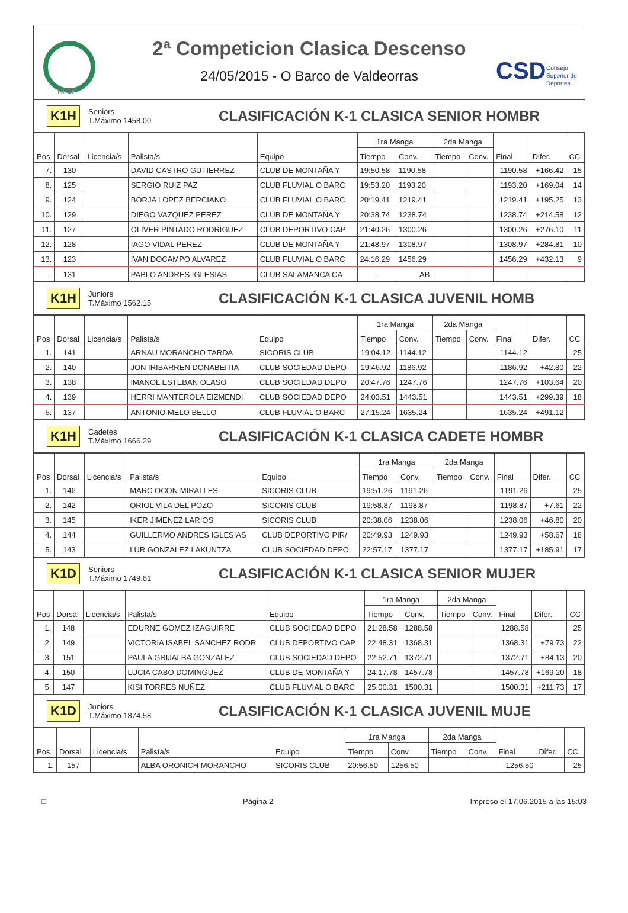RFEP
2ª Competicion Clasica Descenso
24/05/2015 - O Barco de Valdeorras
CSD
Consejo
Superior de
Deportes
K1H Seniors
T.Máximo 1458.00 CLASIFICACIÓN K-1 CLASICA SENIOR HOMBR
| Pos | Dorsal | Licencia/s | Palista/s | Equipo | 1ra Manga | | 2da Manga | | Final | Difer. | CC |
| --- | --- | --- | --- | --- | --- | --- | --- | --- | --- | --- | --- |
| | | | | | Tiempo | Conv. | Tiempo | Conv. | | | |
| 7. | 130 | | DAVID CASTRO GUTIERREZ | CLUB DE MONTAÑA Y | 19:50.58 | 1190.58 | | | 1190.58 | +166.42 | 15 |
| 8. | 125 | | SERGIO RUIZ PAZ | CLUB FLUVIAL O BARC | 19:53.20 | 1193.20 | | | 1193.20 | +169.04 | 14 |
| 9. | 124 | | BORJA LOPEZ BERCIANO | CLUB FLUVIAL O BARC | 20:19.41 | 1219.41 | | | 1219.41 | +195.25 | 13 |
| 10. | 129 | | DIEGO VAZQUEZ PEREZ | CLUB DE MONTAÑA Y | 20:38.74 | 1238.74 | | | 1238.74 | +214.58 | 12 |
| 11. | 127 | | OLIVER PINTADO RODRIGUEZ | CLUB DEPORTIVO CAP | 21:40.26 | 1300.26 | | | 1300.26 | +276.10 | 11 |
| 12. | 128 | | IAGO VIDAL PEREZ | CLUB DE MONTAÑA Y | 21:48.97 | 1308.97 | | | 1308.97 | +284.81 | 10 |
| 13. | 123 | | IVAN DOCAMPO ALVAREZ | CLUB FLUVIAL O BARC | 24:16.29 | 1456.29 | | | 1456.29 | +432.13 | 9 |
| - | 131 | | PABLO ANDRES IGLESIAS | CLUB SALAMANCA CA | - | AB | | | | | |
K1H Juniors
T.Máximo 1562.15 CLASIFICACIÓN K-1 CLASICA JUVENIL HOMB
| Pos | Dorsal | Licencia/s | Palista/s | Equipo | 1ra Manga | | 2da Manga | | Final | Difer. | CC |
| --- | --- | --- | --- | --- | --- | --- | --- | --- | --- | --- | --- |
| | | | | | Tiempo | Conv. | Tiempo | Conv. | | | |
| 1. | 141 | | ARNAU MORANCHO TARDÀ | SICORIS CLUB | 19:04.12 | 1144.12 | | | 1144.12 | | 25 |
| 2. | 140 | | JON IRIBARREN DONABEITIA | CLUB SOCIEDAD DEPO | 19:46.92 | 1186.92 | | | 1186.92 | +42.80 | 22 |
| 3. | 138 | | IMANOL ESTEBAN OLASO | CLUB SOCIEDAD DEPO | 20:47.76 | 1247.76 | | | 1247.76 | +103.64 | 20 |
| 4. | 139 | | HERRI MANTEROLA EIZMENDI | CLUB SOCIEDAD DEPO | 24:03.51 | 1443.51 | | | 1443.51 | +299.39 | 18 |
| 5. | 137 | | ANTONIO MELO BELLO | CLUB FLUVIAL O BARC | 27:15.24 | 1635.24 | | | 1635.24 | +491.12 | |
K1H Cadetes
T.Máximo 1666.29 CLASIFICACIÓN K-1 CLASICA CADETE HOMBR
| Pos | Dorsal | Licencia/s | Palista/s | Equipo | 1ra Manga | | 2da Manga | | Final | Difer. | CC |
| --- | --- | --- | --- | --- | --- | --- | --- | --- | --- | --- | --- |
| | | | | | Tiempo | Conv. | Tiempo | Conv. | | | |
| 1. | 146 | | MARC OCON MIRALLES | SICORIS CLUB | 19:51.26 | 1191.26 | | | 1191.26 | | 25 |
| 2. | 142 | | ORIOL VILA DEL POZO | SICORIS CLUB | 19:58.87 | 1198.87 | | | 1198.87 | +7.61 | 22 |
| 3. | 145 | | IKER JIMENEZ LARIOS | SICORIS CLUB | 20:38.06 | 1238.06 | | | 1238.06 | +46.80 | 20 |
| 4. | 144 | | GUILLERMO ANDRES IGLESIAS | CLUB DEPORTIVO PIR/ | 20:49.93 | 1249.93 | | | 1249.93 | +58.67 | 18 |
| 5. | 143 | | LUR GONZALEZ LAKUNTZA | CLUB SOCIEDAD DEPO | 22:57.17 | 1377.17 | | | 1377.17 | +185.91 | 17 |
K1D Seniors
T.Máximo 1749.61 CLASIFICACIÓN K-1 CLASICA SENIOR MUJER
| Pos | Dorsal | Licencia/s | Palista/s | Equipo | 1ra Manga | | 2da Manga | | Final | Difer. | CC |
| --- | --- | --- | --- | --- | --- | --- | --- | --- | --- | --- | --- |
| | | | | | Tiempo | Conv. | Tiempo | Conv. | | | |
| 1. | 148 | | EDURNE GOMEZ IZAGUIRRE | CLUB SOCIEDAD DEPO | 21:28.58 | 1288.58 | | | 1288.58 | | 25 |
| 2. | 149 | | VICTORIA ISABEL SANCHEZ RODR | CLUB DEPORTIVO CAP | 22:48.31 | 1368.31 | | | 1368.31 | +79.73 | 22 |
| 3. | 151 | | PAULA GRIJALBA GONZALEZ | CLUB SOCIEDAD DEPO | 22:52.71 | 1372.71 | | | 1372.71 | +84.13 | 20 |
| 4. | 150 | | LUCIA CABO DOMINGUEZ | CLUB DE MONTAÑA Y | 24:17.78 | 1457.78 | | | 1457.78 | +169.20 | 18 |
| 5. | 147 | | KISI TORRES NUÑEZ | CLUB FLUVIAL O BARC | 25:00.31 | 1500.31 | | | 1500.31 | +211.73 | 17 |
K1D Juniors
T.Máximo 1874.58 CLASIFICACIÓN K-1 CLASICA JUVENIL MUJE
| Pos | Dorsal | Licencia/s | Palista/s | Equipo | 1ra Manga | | 2da Manga | | Final | Difer. | CC |
| --- | --- | --- | --- | --- | --- | --- | --- | --- | --- | --- | --- |
| | | | | | Tiempo | Conv. | Tiempo | Conv. | | | |
| 1. | 157 | | ALBA ORONICH MORANCHO | SICORIS CLUB | 20:56.50 | 1256.50 | | | 1256.50 | | 25 |
□ Página 2 Impreso el 17.06.2015 a las 15:03